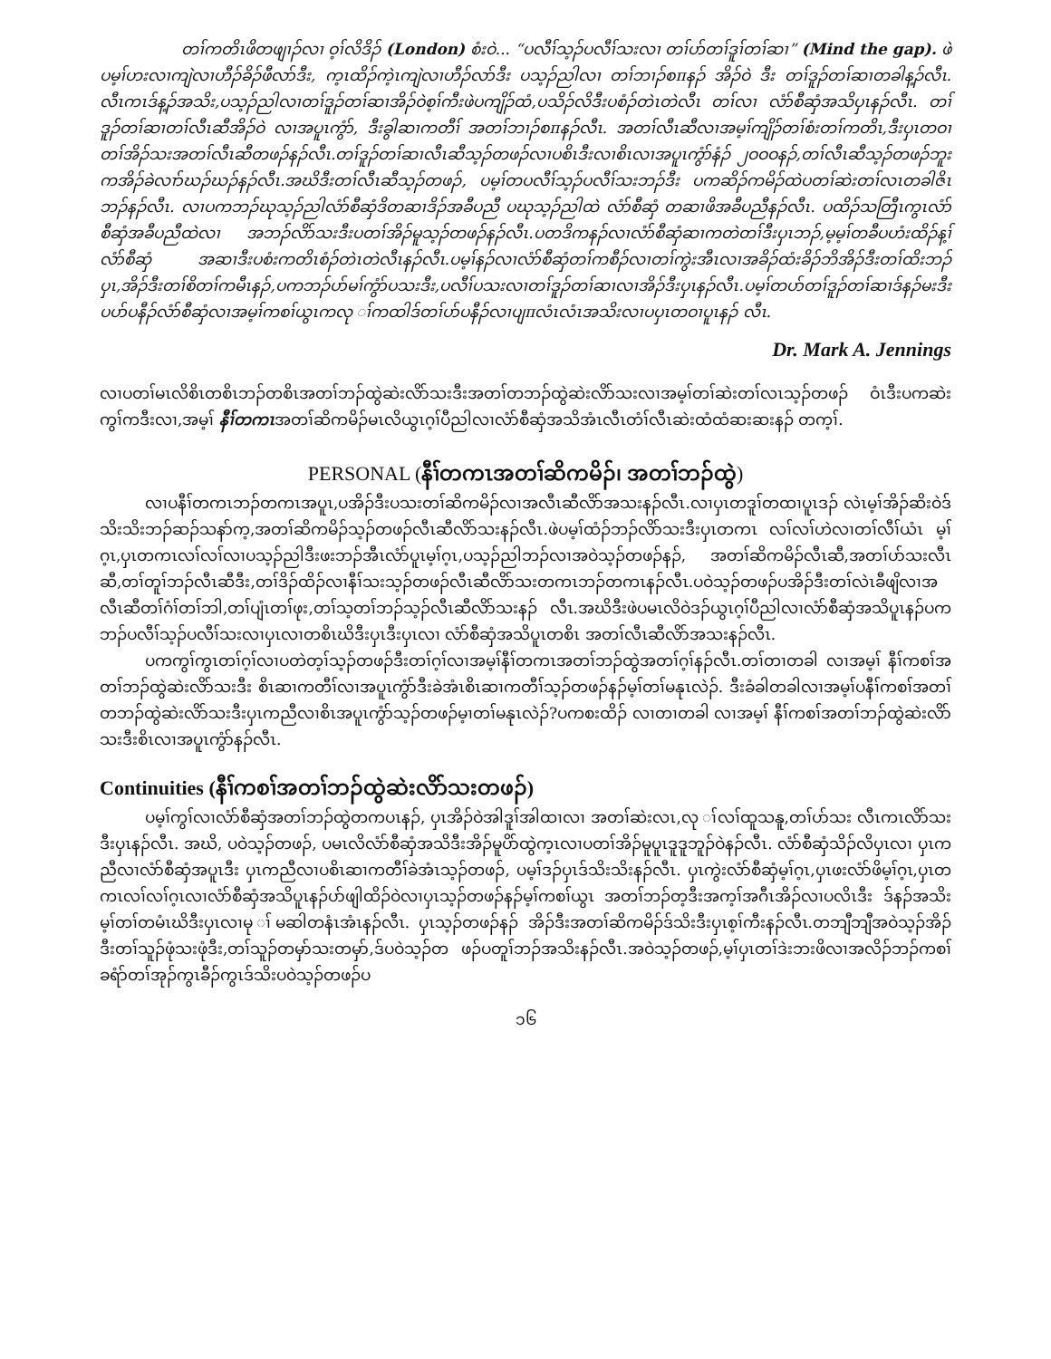တၢ်ကတိၤဖိတဖျၢၣ်လၢ ဝ့ၢ်လိဒိၣ် (London) စံးဝဲ... “ပလီၢ်သ့ၣ်ပလီၢ်သးလၢ တၢ်ပာ်တၢ်ဒူၢ်တၢ်ဆၢ” (Mind the gap). ဖဲပမ့ၢ်ဟးလၢကျဲလၢဟီၣ်ခိၣ်ဖီလာ်ဒီး, က့ၤထိၣ်ကဲ့ၤကျဲလၢဟီၣ်လာ်ဒီး ပသ့ၣ်ညါလၢ တၢ်ဘၢၣ်စπနၣ် အိၣ်ဝဲ ဒီး တၢ်ဒူၣ်တၢ်ဆၢတခါန့ၣ်လီၤ. လီၤကၤဒ်န့ၣ်အသိး,ပသ့ၣ်ညါလၢတၢ်ဒူၣ်တၢ်ဆၢအိၣ်ဝဲစ့ၢ်ကီးဖဲပကျိၣ်ထံ,ပသိၣ်လိဒီးပစံၣ်တဲၤတဲလီၤ တၢ်လၢ လံာ်စီဆှံအသိပှၤနၣ်လီၤ. တၢ်ဒူၣ်တၢ်ဆၢတၢ်လီၤဆီအိၣ်ဝဲ လၢအပူၤကွံာ်, ဒီးခွါဆၢကတီၢ် အတၢ်ဘၢၣ်စπနၣ်လီၤ. အတၢ်လီၤဆီလၢအမ့ၢ်ကျိၣ်တၢ်စံးတၢ်ကတိၤ,ဒီးပှၤတဝၢတၢ်အိၣ်သးအတၢ်လီၤဆီတဖၣ်နၣ်လီၤ.တၢ်ဒူၣ်တၢ်ဆၢလီၤဆီသ့ၣ်တဖၣ်လၢပစိၤဒီးလၢစိၤလၢအပူၤကွံာ်နံၣ် ၂ဝဝဝနၣ်,တၢ်လီၤဆီသ့ၣ်တဖၣ်ဘူးကအိၣ်ခဲလၢာ်ဃၣ်ဃၣ်နၣ်လီၤ.အဃိဒီးတၢ်လီၤဆီသ့ၣ်တဖၣ်, ပမ့ၢ်တပလီၢ်သ့ၣ်ပလီၢ်သးဘၣ်ဒီး ပကဆိၣ်ကမိၣ်ထဲပတၢ်ဆဲးတၢ်လၤတခါဇိၤဘၣ်နၣ်လီၤ. လၢပကဘၣ်ဃုသ့ၣ်ညါလံာ်စီဆှံဒိတဆၢဒိၣ်အခီပညီ ပဃုသ့ၣ်ညါထဲ လံာ်စီဆှံ တဆၢဖိအခီပညီနၣ်လီၤ. ပထိၣ်သတြီၤကွၤလံာ်စီဆှံအခီပညီထဲလၢ အဘၣ်လိာ်သးဒီးပတၢ်အိၣ်မူသ့ၣ်တဖၣ်နၣ်လီၤ.ပတဒိကနၣ်လၢလံာ်စီဆှံဆၢကတဲတၢ်ဒီးပှၤဘၣ်,မ့မ့ၢ်တခီပဟံးထိၣ်န့ၢ်လံာ်စီဆှံ အဆၢဒီးပစံးကတိၤစံၣ်တဲၤတဲလီၤနၣ်လီၤ.ပမ့ၢ်နၣ်လၢလံာ်စီဆှံတၢ်ကစီၣ်လၢတၢ်ကွဲးအီၤလၢအခိၣ်ထံးခိၣ်ဘိအိၣ်ဒီးတၢ်ထိးဘၣ် ပှၤ,အိၣ်ဒီးတၢ်စိတၢ်ကမီၤနၣ်,ပကဘၣ်ပာ်မၢ်ကွံာ်ပသးဒီး,ပလီၢ်ပသးလၢတၢ်ဒူၣ်တၢ်ဆၢလၢအိၣ်ဒီးပှၤနၣ်လီၤ.ပမ့ၢ်တပာ်တၢ်ဒူၣ်တၢ်ဆၢဒ်နၣ်မးဒီးပပာ်ပနီၣ်လံာ်စီဆှံလၢအမ့ၢ်ကစၢ်ယွၤကလု ၢ်ကထါဒ်တၢ်ပာ်ပနီၣ်လၢပျπလံၤလံၤအသိးလၢပပှၤတဝၢပူၤနၣ် လီၤ.
Dr. Mark A. Jennings
လၢပတၢ်မၤလိစိၤတစိၤဘၣ်တစိၤအတၢ်ဘၣ်ထွဲဆဲးလိာ်သးဒီးအတၢ်တဘၣ်ထွဲဆဲးလိာ်သးလၢအမ့ၢ်တၢ်ဆဲးတၢ်လၤသ့ၣ်တဖၣ် ဝံၤဒီးပကဆဲးကွၢ်ကဒီးလၢ,အမ့ၢ် နီၢ်တကၤအတၢ်ဆိကမိၣ်မၤလိယွၤဂ့ၢ်ပီညါလၢလံာ်စီဆှံအသိအံၤလီၤတံၢ်လီၤဆဲးထံထံဆးဆးနၣ် တက့ၢ်.
PERSONAL (နီၢ်တကၤအတၢ်ဆိကမိၣ်၊ အတၢ်ဘၣ်ထွဲ)
လၢပနီၢ်တကၤဘၣ်တကၤအပူၤ,ပအိၣ်ဒီးပသးတၢ်ဆိကမိၣ်လၢအလီၤဆီလိာ်အသးနၣ်လီၤ.လၢပှၤတဒူၢ်တထၢပူၤဒၣ် လဲၤမ့ၢ်အိၣ်ဆိးဝဲဒ်သိးသိးဘၣ်ဆၣ်သနာ်က့,အတၢ်ဆိကမိၣ်သ့ၣ်တဖၣ်လီၤဆီလိာ်သးနၣ်လီၤ.ဖဲပမ့ၢ်ထံၣ်ဘၣ်လိာ်သးဒီးပှၤတကၤ လၢ်လၢ်ဟဲလၢတၢ်လီၢ်ယံၤ မ့ၢ်ဂ့ၤ,ပှၤတကၤလၢ်လၢ်လၢပသ့ၣ်ညါဒီးဖးဘၣ်အီၤလံာ်ပူၤမ့ၢ်ဂ့ၤ,ပသ့ၣ်ညါဘၣ်လၢအဝဲသ့ၣ်တဖၣ်နၣ်, အတၢ်ဆိကမိၣ်လီၤဆီ,အတၢ်ပာ်သးလီၤဆီ,တၢ်တူၢ်ဘၣ်လီၤဆီဒီး,တၢ်ဒိၣ်ထိၣ်လၢနီၢ်သးသ့ၣ်တဖၣ်လီၤဆီလိာ်သးတကၤဘၣ်တကၤနၣ်လီၤ.ပဝဲသ့ၣ်တဖၣ်ပအိၣ်ဒီးတၢ်လဲၤခီဖျိလၢအလီၤဆီတၢ်ဂံၢ်တၢ်ဘါ,တၢ်ပျံၤတၢ်ဖုး,တၢ်သ့တၢ်ဘၣ်သ့ၣ်လီၤဆီလိာ်သးနၣ် လီၤ.အဃိဒီးဖဲပမၤလိဝဲဒၣ်ယွၤဂ့ၢ်ပီညါလၢလံာ်စီဆှံအသိပူၤနၣ်ပကဘၣ်ပလီၢ်သ့ၣ်ပလီၢ်သးလၢပှၤလၢတစိၤဃိဒီးပှၤဒီးပှၤလၢ လံာ်စီဆှံအသိပူၤတစိၤ အတၢ်လီၤဆီလိာ်အသးနၣ်လီၤ.
ပကကွၢ်ကွၤတၢ်ဂ့ၢ်လၢပတဲတ့ၢ်သ့ၣ်တဖၣ်ဒီးတၢ်ဂ့ၢ်လၢအမ့ၢ်နီၢ်တကၤအတၢ်ဘၣ်ထွဲအတၢ်ဂ့ၢ်နၣ်လီၤ.တၢ်တၢတခါ လၢအမ့ၢ် နီၢ်ကစၢ်အတၢ်ဘၣ်ထွဲဆဲးလိာ်သးဒီး စိၤဆၢကတီၢ်လၢအပူၤကွံာ်ဒီးခဲအံၤစိၤဆၢကတီၢ်သ့ၣ်တဖၣ်နၣ်မ့ၢ်တၢ်မနုၤလဲၣ်. ဒီးခံခါတခါလၢအမ့ၢ်ပနီၢ်ကစၢ်အတၢ်တဘၣ်ထွဲဆဲးလိာ်သးဒီးပှၤကညီလၢစိၤအပူၤကွံာ်သ့ၣ်တဖၣ်မ့ၢတၢ်မနုၤလဲၣ်?ပကစးထိၣ် လၢတၢတခါ လၢအမ့ၢ် နီၢ်ကစၢ်အတၢ်ဘၣ်ထွဲဆဲးလိာ်သးဒီးစိၤလၢအပူၤကွံာ်နၣ်လီၤ.
Continuities (နီၢ်ကစၢ်အတၢ်ဘၣ်ထွဲဆဲးလိာ်သးတဖၣ်)
ပမ့ၢ်ကွၢ်လၢလံာ်စီဆှံအတၢ်ဘၣ်ထွဲတကပၤနၣ်, ပှၤအိၣ်ဝဲအါဒူၢ်အါထၢလၢ အတၢ်ဆဲးလၤ,လု ၢ်လၢ်ထူသနူ,တၢ်ပာ်သး လီၤကၤလိာ်သးဒီးပှၤနၣ်လီၤ. အဃိ, ပဝဲသ့ၣ်တဖၣ်, ပမၤလိလံာ်စီဆှံအသိဒီးအိၣ်မူပိာ်ထွဲက့ၤလၢပတၢ်အိၣ်မူပူၤဒူဒူဘူၣ်ဝဲနၣ်လီၤ. လံာ်စီဆှံသိၣ်လိပှၤလၢ ပှၤကညီလၢလံာ်စီဆှံအပူၤဒီး ပှၤကညီလၢပစိၤဆၢကတီၢ်ခဲအံၤသ့ၣ်တဖၣ်, ပမ့ၢ်ဒၣ်ပှၤဒ်သိးသိးနၣ်လီၤ. ပှၤကွဲးလံာ်စီဆှံမ့ၢ်ဂ့ၤ,ပှၤဖးလံာ်ဖိမ့ၢ်ဂ့ၤ,ပှၤတကၤလၢ်လၢ်ဂ့ၤလၢလံာ်စီဆှံအသိပူၤနၣ်ပာ်ဖျါထိၣ်ဝဲလၢပှၤသ့ၣ်တဖၣ်နၣ်မ့ၢ်ကစၢ်ယွၤ အတၢ်ဘၣ်တ့ဒီးအက့ၢ်အဂီၤအိၣ်လၢပလိၤဒီး ဒ်နၣ်အသိးမ့ၢ်တၢ်တမံၤဃိဒီးပှၤလၢမု ၢ်မဆါတနံၤအံၤနၣ်လီၤ. ပှၤသ့ၣ်တဖၣ်နၣ် အိၣ်ဒီးအတၢ်ဆိကမိၣ်ဒ်သိးဒီးပှၤစ့ၢ်ကီးနၣ်လီၤ.တဘျီဘျီအဝဲသ့ၣ်အိၣ်ဒီးတၢ်သူၣ်ဖုံသးဖုံဒီး,တၢ်သူၣ်တမှာ်သးတမှာ်,ဒ်ပဝဲသ့ၣ်တ ဖၣ်ပတူၢ်ဘၣ်အသိးနၣ်လီၤ.အဝဲသ့ၣ်တဖၣ်,မ့ၢ်ပှၤတၢ်ဒဲးဘးဖိလၢအလိၣ်ဘၣ်ကစၢ်ခရံာ်တၢ်အုၣ်ကွၤခီၣ်ကွၤဒ်သိးပဝဲသ့ၣ်တဖၣ်ပ
၁၆